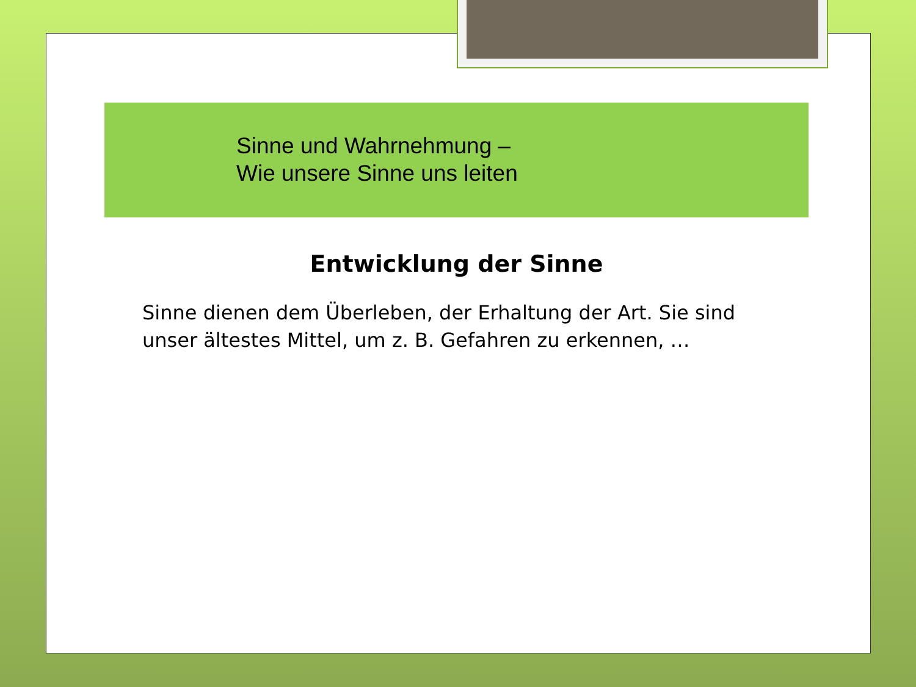Sinne und Wahrnehmung –
Wie unsere Sinne uns leiten
Entwicklung der Sinne
Sinne dienen dem Überleben, der Erhaltung der Art. Sie sind unser ältestes Mittel, um z. B. Gefahren zu erkennen, …